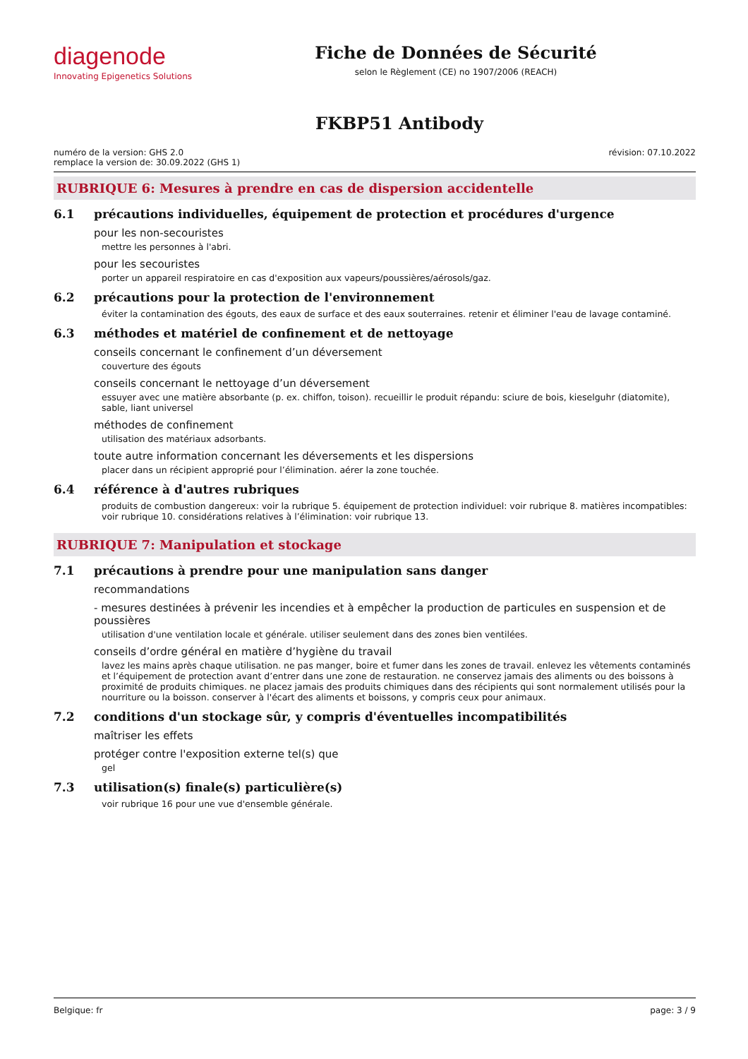diagenode
Innovating Epigenetics Solutions
Fiche de Données de Sécurité
selon le Règlement (CE) no 1907/2006 (REACH)
FKBP51 Antibody
numéro de la version: GHS 2.0
remplace la version de: 30.09.2022 (GHS 1)
révision: 07.10.2022
RUBRIQUE 6: Mesures à prendre en cas de dispersion accidentelle
6.1 précautions individuelles, équipement de protection et procédures d'urgence
pour les non-secouristes
mettre les personnes à l'abri.
pour les secouristes
porter un appareil respiratoire en cas d'exposition aux vapeurs/poussières/aérosols/gaz.
6.2 précautions pour la protection de l'environnement
éviter la contamination des égouts, des eaux de surface et des eaux souterraines. retenir et éliminer l'eau de lavage contaminé.
6.3 méthodes et matériel de confinement et de nettoyage
conseils concernant le confinement d’un déversement
couverture des égouts
conseils concernant le nettoyage d’un déversement
essuyer avec une matière absorbante (p. ex. chiffon, toison). recueillir le produit répandu: sciure de bois, kieselguhr (diatomite), sable, liant universel
méthodes de confinement
utilisation des matériaux adsorbants.
toute autre information concernant les déversements et les dispersions
placer dans un récipient approprié pour l’élimination. aérer la zone touchée.
6.4 référence à d'autres rubriques
produits de combustion dangereux: voir la rubrique 5. équipement de protection individuel: voir rubrique 8. matières incompatibles: voir rubrique 10. considérations relatives à l’élimination: voir rubrique 13.
RUBRIQUE 7: Manipulation et stockage
7.1 précautions à prendre pour une manipulation sans danger
recommandations
- mesures destinées à prévenir les incendies et à empêcher la production de particules en suspension et de poussières
utilisation d'une ventilation locale et générale. utiliser seulement dans des zones bien ventilées.
conseils d’ordre général en matière d’hygiène du travail
lavez les mains après chaque utilisation. ne pas manger, boire et fumer dans les zones de travail. enlevez les vêtements contaminés et l’équipement de protection avant d’entrer dans une zone de restauration. ne conservez jamais des aliments ou des boissons à proximité de produits chimiques. ne placez jamais des produits chimiques dans des récipients qui sont normalement utilisés pour la nourriture ou la boisson. conserver à l'écart des aliments et boissons, y compris ceux pour animaux.
7.2 conditions d'un stockage sûr, y compris d'éventuelles incompatibilités
maîtriser les effets
protéger contre l'exposition externe tel(s) que
gel
7.3 utilisation(s) finale(s) particulière(s)
voir rubrique 16 pour une vue d'ensemble générale.
Belgique: fr page: 3 / 9